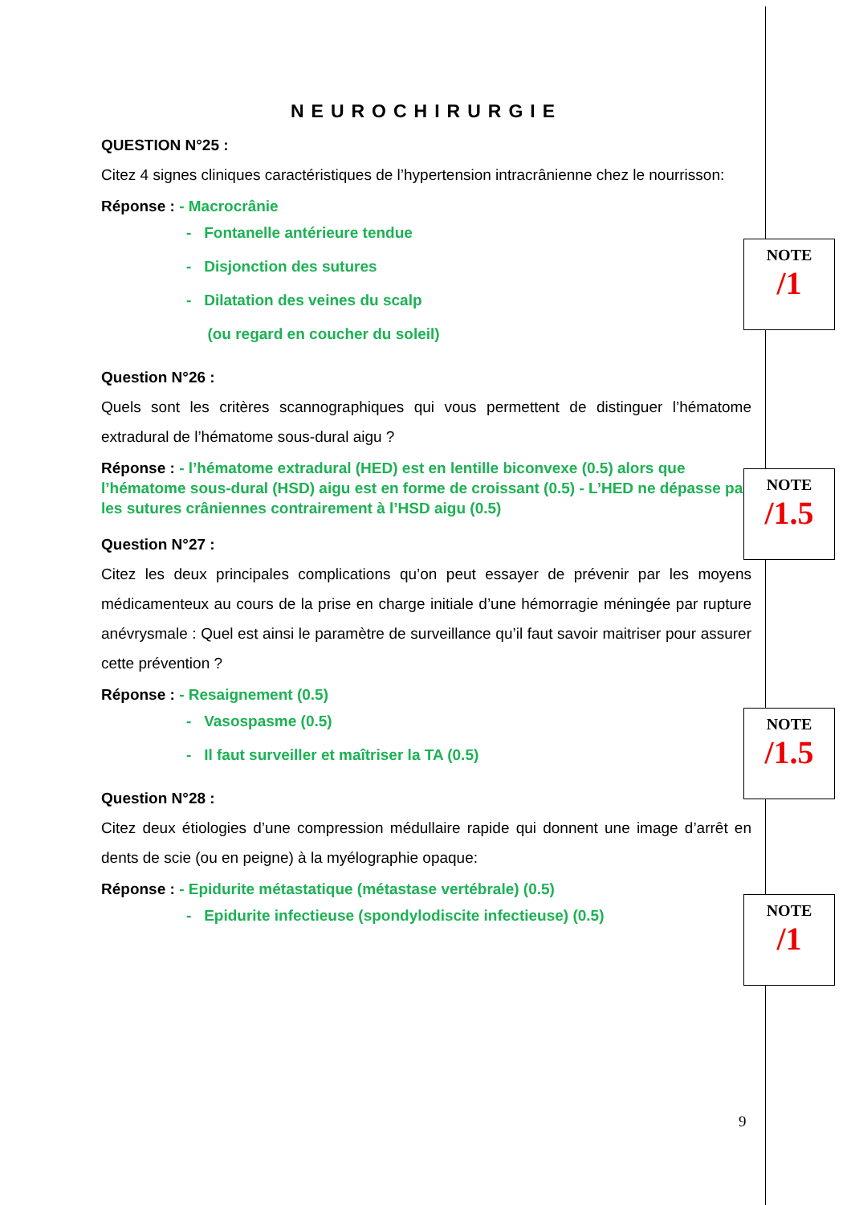NEUROCHIRURGIE
QUESTION N°25 :
Citez 4 signes cliniques caractéristiques de l’hypertension intracrânienne chez le nourrisson:
Réponse : - Macrocrânie
- Fontanelle antérieure tendue
- Disjonction des sutures
- Dilatation des veines du scalp
(ou regard en coucher du soleil)
Question N°26 :
Quels sont les critères scannographiques qui vous permettent de distinguer l’hématome extradural de l’hématome sous-dural aigu ?
Réponse : - l’hématome extradural (HED) est en lentille biconvexe (0.5) alors que l’hématome sous-dural (HSD) aigu est en forme de croissant (0.5) - L’HED ne dépasse pas les sutures crâniennes contrairement à l’HSD aigu (0.5)
Question N°27 :
Citez les deux principales complications qu’on peut essayer de prévenir par les moyens médicamenteux au cours de la prise en charge initiale d’une hémorragie méningée par rupture anévrysmale : Quel est ainsi le paramètre de surveillance qu’il faut savoir maitriser pour assurer cette prévention ?
Réponse : - Resaignement (0.5)
- Vasospasme (0.5)
- Il faut surveiller et maîtriser la TA (0.5)
Question N°28 :
Citez deux étiologies d’une compression médullaire rapide qui donnent une image d’arrêt en dents de scie (ou en peigne) à la myélographie opaque:
Réponse : - Epidurite métastatique (métastase vertébrale) (0.5)
- Epidurite infectieuse (spondylodiscite infectieuse) (0.5)
NOTE
/1
NOTE
/1.5
NOTE
/1.5
NOTE
/1
9